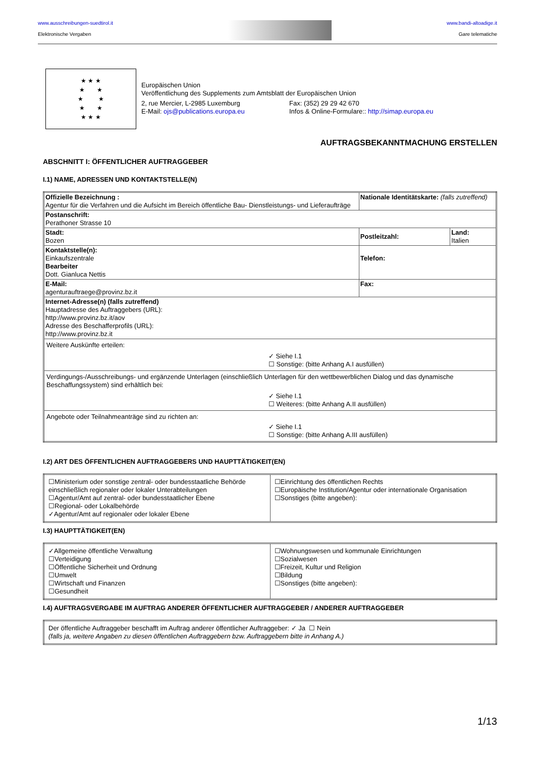www.ausschreibungen-suedtirol.it
Elektronische Vergaben
www.bandi-altoadige.it
Gare telematiche
★ ★ ★
★ ★
★ ★
★ ★
★ ★ ★
Europäischen Union
Veröffentlichung des Supplements zum Amtsblatt der Europäischen Union
2, rue Mercier, L-2985 Luxemburg
E-Mail: ojs@publications.europa.eu
Fax: (352) 29 29 42 670
Infos & Online-Formulare:: http://simap.europa.eu
AUFTRAGSBEKANNTMACHUNG ERSTELLEN
ABSCHNITT I: ÖFFENTLICHER AUFTRAGGEBER
I.1) NAME, ADRESSEN UND KONTAKTSTELLE(N)
| Offizielle Bezeichnung : Agentur für die Verfahren und die Aufsicht im Bereich öffentliche Bau- Dienstleistungs- und Lieferaufträge | | Nationale Identitätskarte: (falls zutreffend) | |
| Postanschrift: Perathoner Strasse 10 | | | |
| Stadt: Bozen | | Postleitzahl: | Land: Italien |
| Kontaktstelle(n): Einkaufszentrale Bearbeiter Dott. Gianluca Nettis | Telefon: | | |
| E-Mail: agenturauftraege@provinz.bz.it | Fax: | | |
| Internet-Adresse(n) (falls zutreffend) Hauptadresse des Auftraggebers (URL): http://www.provinz.bz.it/aov Adresse des Beschafferprofils (URL): http://www.provinz.bz.it | | | |
| Weitere Auskünfte erteilen: ✓ Siehe I.1 ☐ Sonstige: (bitte Anhang A.I ausfüllen) | | | |
| Verdingungs-/Ausschreibungs- und ergänzende Unterlagen (einschließlich Unterlagen für den wettbewerblichen Dialog und das dynamische Beschaffungssystem) sind erhältlich bei: ✓ Siehe I.1 ☐ Weiteres: (bitte Anhang A.II ausfüllen) | | | |
| Angebote oder Teilnahmeanträge sind zu richten an: ✓ Siehe I.1 ☐ Sonstige: (bitte Anhang A.III ausfüllen) | | | |
I.2) ART DES ÖFFENTLICHEN AUFTRAGGEBERS UND HAUPTTÄTIGKEIT(EN)
| ☐Ministerium oder sonstige zentral- oder bundesstaatliche Behörde einschließlich regionaler oder lokaler Unterabteilungen ☐Agentur/Amt auf zentral- oder bundesstaatlicher Ebene ☐Regional- oder Lokalbehörde ✓Agentur/Amt auf regionaler oder lokaler Ebene | ☐Einrichtung des öffentlichen Rechts ☐Europäische Institution/Agentur oder internationale Organisation ☐Sonstiges (bitte angeben): |
I.3) HAUPTTÄTIGKEIT(EN)
| ✓Allgemeine öffentliche Verwaltung ☐Verteidigung ☐Öffentliche Sicherheit und Ordnung ☐Umwelt ☐Wirtschaft und Finanzen ☐Gesundheit | ☐Wohnungswesen und kommunale Einrichtungen ☐Sozialwesen ☐Freizeit, Kultur und Religion ☐Bildung ☐Sonstiges (bitte angeben): |
I.4) AUFTRAGSVERGABE IM AUFTRAG ANDERER ÖFFENTLICHER AUFTRAGGEBER / ANDERER AUFTRAGGEBER
| Der öffentliche Auftraggeber beschafft im Auftrag anderer öffentlicher Auftraggeber: ✓ Ja ☐ Nein (falls ja, weitere Angaben zu diesen öffentlichen Auftraggebern bzw. Auftraggebern bitte in Anhang A.) |
1/13